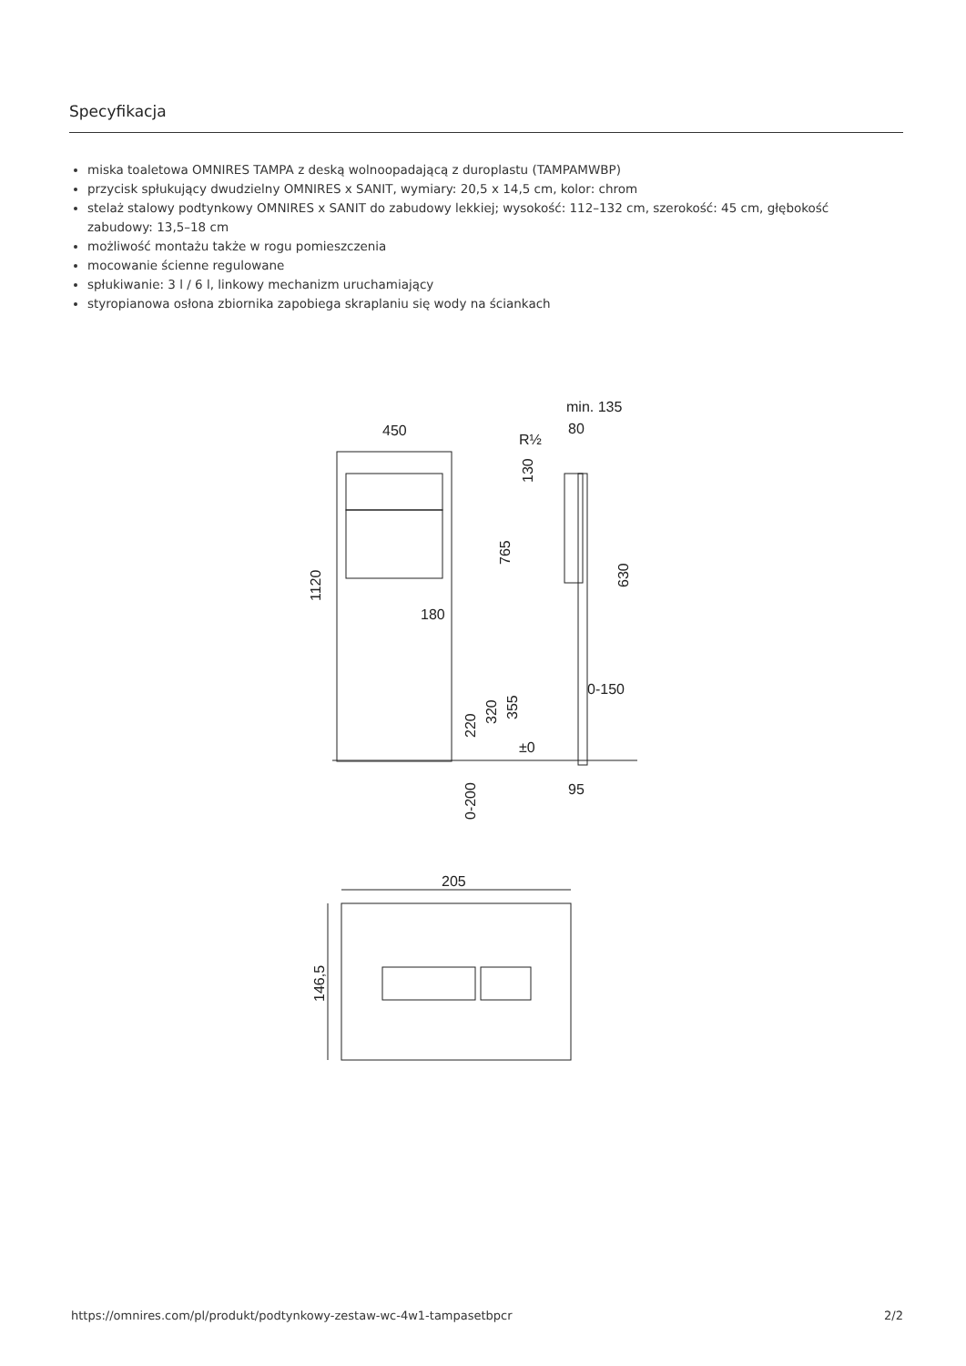Specyfikacja
miska toaletowa OMNIRES TAMPA z deską wolnoopadającą z duroplastu (TAMPAMWBP)
przycisk spłukujący dwudzielny OMNIRES x SANIT, wymiary: 20,5 x 14,5 cm, kolor: chrom
stelaż stalowy podtynkowy OMNIRES x SANIT do zabudowy lekkiej; wysokość: 112–132 cm, szerokość: 45 cm, głębokość zabudowy: 13,5–18 cm
możliwość montażu także w rogu pomieszczenia
mocowanie ścienne regulowane
spłukiwanie: 3 l / 6 l, linkowy mechanizm uruchamiający
styropianowa osłona zbiornika zapobiega skraplaniu się wody na ściankach
450
min. 135
80
R½
180
0-150
95
±0
1120
765
630
130
220
320
355
0-200
205
146,5
https://omnires.com/pl/produkt/podtynkowy-zestaw-wc-4w1-tampasetbpcr 2/2